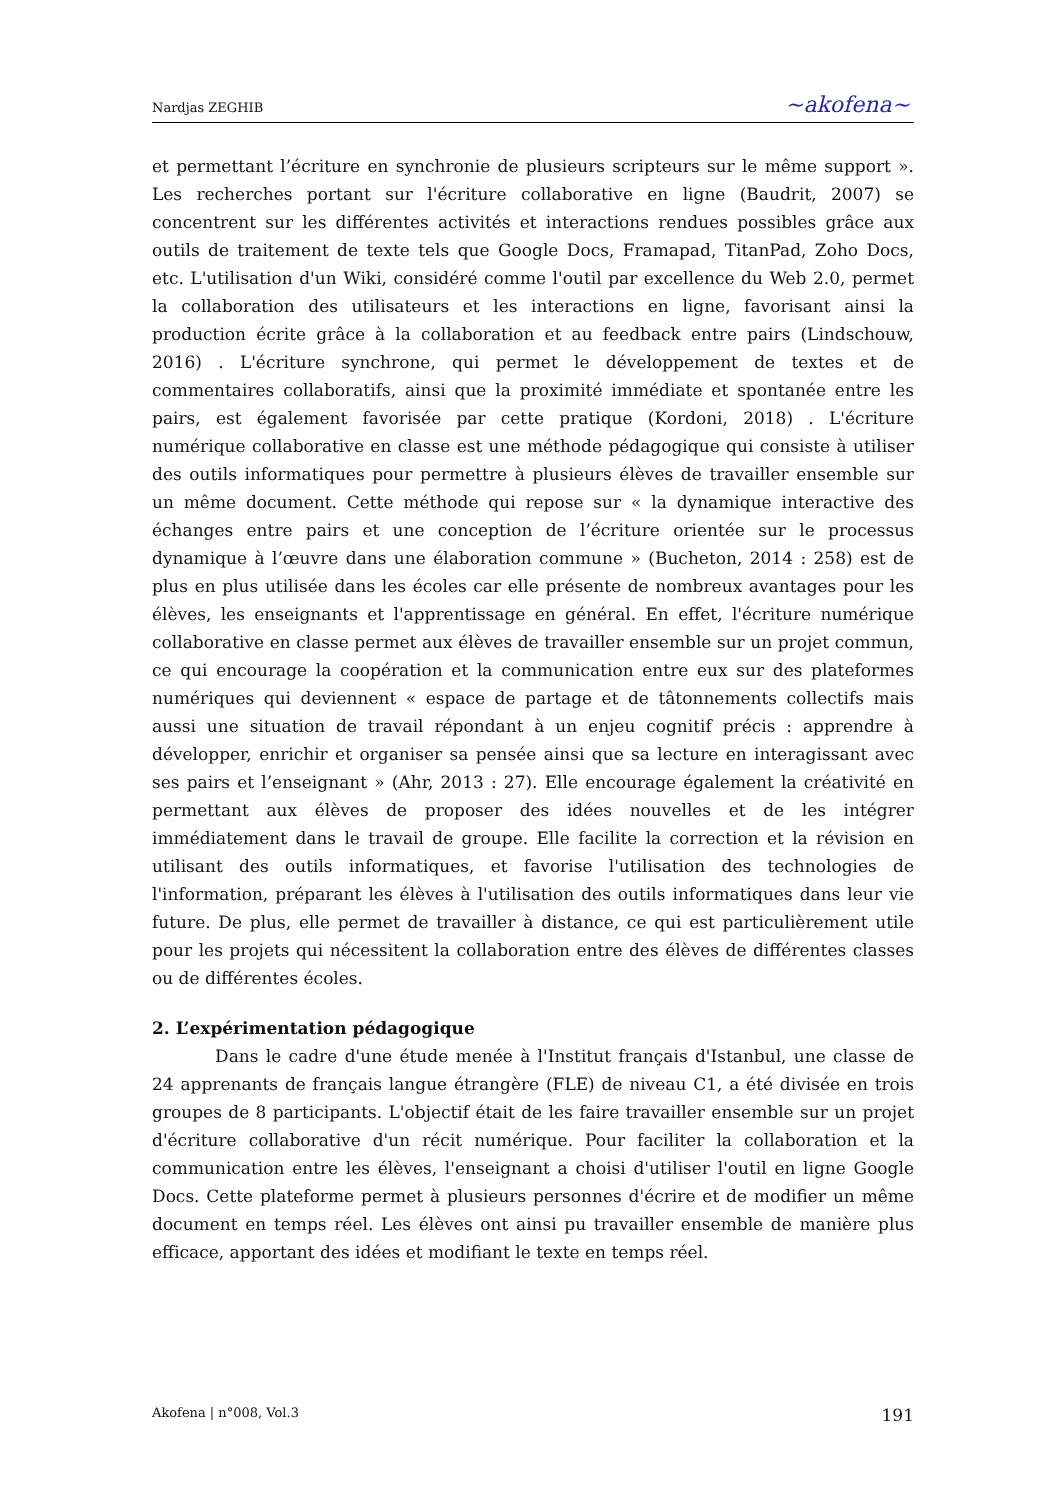Nardjas ZEGHIB ~akofena~
et permettant l’écriture en synchronie de plusieurs scripteurs sur le même support ». Les recherches portant sur l'écriture collaborative en ligne (Baudrit, 2007) se concentrent sur les différentes activités et interactions rendues possibles grâce aux outils de traitement de texte tels que Google Docs, Framapad, TitanPad, Zoho Docs, etc. L'utilisation d'un Wiki, considéré comme l'outil par excellence du Web 2.0, permet la collaboration des utilisateurs et les interactions en ligne, favorisant ainsi la production écrite grâce à la collaboration et au feedback entre pairs (Lindschouw, 2016) . L'écriture synchrone, qui permet le développement de textes et de commentaires collaboratifs, ainsi que la proximité immédiate et spontanée entre les pairs, est également favorisée par cette pratique (Kordoni, 2018) . L'écriture numérique collaborative en classe est une méthode pédagogique qui consiste à utiliser des outils informatiques pour permettre à plusieurs élèves de travailler ensemble sur un même document. Cette méthode qui repose sur « la dynamique interactive des échanges entre pairs et une conception de l’écriture orientée sur le processus dynamique à l’œuvre dans une élaboration commune » (Bucheton, 2014 : 258) est de plus en plus utilisée dans les écoles car elle présente de nombreux avantages pour les élèves, les enseignants et l'apprentissage en général. En effet, l'écriture numérique collaborative en classe permet aux élèves de travailler ensemble sur un projet commun, ce qui encourage la coopération et la communication entre eux sur des plateformes numériques qui deviennent « espace de partage et de tâtonnements collectifs mais aussi une situation de travail répondant à un enjeu cognitif précis : apprendre à développer, enrichir et organiser sa pensée ainsi que sa lecture en interagissant avec ses pairs et l’enseignant » (Ahr, 2013 : 27). Elle encourage également la créativité en permettant aux élèves de proposer des idées nouvelles et de les intégrer immédiatement dans le travail de groupe. Elle facilite la correction et la révision en utilisant des outils informatiques, et favorise l'utilisation des technologies de l'information, préparant les élèves à l'utilisation des outils informatiques dans leur vie future. De plus, elle permet de travailler à distance, ce qui est particulièrement utile pour les projets qui nécessitent la collaboration entre des élèves de différentes classes ou de différentes écoles.
2. L’expérimentation pédagogique
Dans le cadre d'une étude menée à l'Institut français d'Istanbul, une classe de 24 apprenants de français langue étrangère (FLE) de niveau C1, a été divisée en trois groupes de 8 participants. L'objectif était de les faire travailler ensemble sur un projet d'écriture collaborative d'un récit numérique. Pour faciliter la collaboration et la communication entre les élèves, l'enseignant a choisi d'utiliser l'outil en ligne Google Docs. Cette plateforme permet à plusieurs personnes d'écrire et de modifier un même document en temps réel. Les élèves ont ainsi pu travailler ensemble de manière plus efficace, apportant des idées et modifiant le texte en temps réel.
Akofena | n°008, Vol.3 191